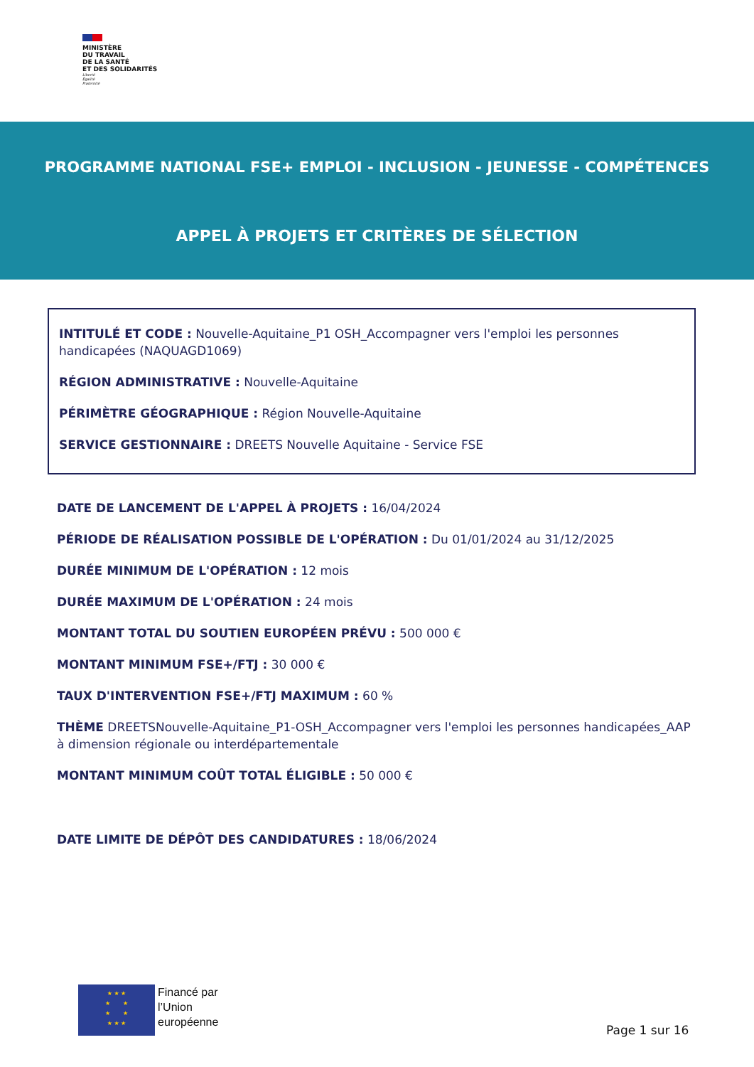MINISTÈRE
DU TRAVAIL
DE LA SANTÉ
ET DES SOLIDARITÉS
Liberté
Égalité
Fraternité
PROGRAMME NATIONAL FSE+ EMPLOI - INCLUSION - JEUNESSE - COMPÉTENCES
APPEL À PROJETS ET CRITÈRES DE SÉLECTION
INTITULÉ ET CODE : Nouvelle-Aquitaine_P1 OSH_Accompagner vers l'emploi les personnes handicapées (NAQUAGD1069)
RÉGION ADMINISTRATIVE : Nouvelle-Aquitaine
PÉRIMÈTRE GÉOGRAPHIQUE : Région Nouvelle-Aquitaine
SERVICE GESTIONNAIRE : DREETS Nouvelle Aquitaine - Service FSE
DATE DE LANCEMENT DE L'APPEL À PROJETS : 16/04/2024
PÉRIODE DE RÉALISATION POSSIBLE DE L'OPÉRATION : Du 01/01/2024 au 31/12/2025
DURÉE MINIMUM DE L'OPÉRATION : 12 mois
DURÉE MAXIMUM DE L'OPÉRATION : 24 mois
MONTANT TOTAL DU SOUTIEN EUROPÉEN PRÉVU : 500 000 €
MONTANT MINIMUM FSE+/FTJ : 30 000 €
TAUX D'INTERVENTION FSE+/FTJ MAXIMUM : 60 %
THÈME DREETSNouvelle-Aquitaine_P1-OSH_Accompagner vers l'emploi les personnes handicapées_AAP à dimension régionale ou interdépartementale
MONTANT MINIMUM COÛT TOTAL ÉLIGIBLE : 50 000 €
DATE LIMITE DE DÉPÔT DES CANDIDATURES : 18/06/2024
★ ★ ★
★ ★
★ ★
★ ★ ★
Financé par
l’Union
européenne
Page 1 sur 16